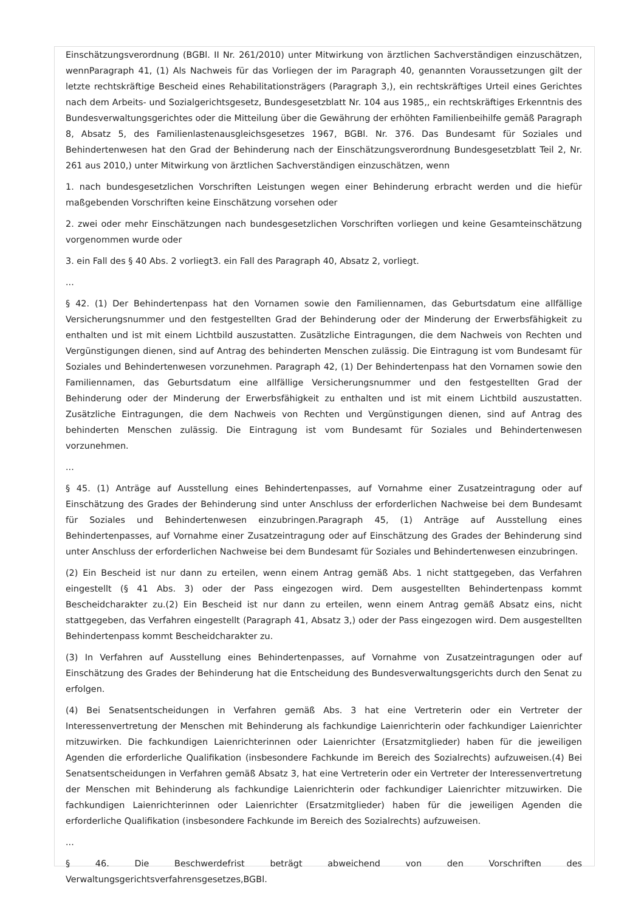Einschätzungsverordnung (BGBl. II Nr. 261/2010) unter Mitwirkung von ärztlichen Sachverständigen einzuschätzen, wennParagraph 41, (1) Als Nachweis für das Vorliegen der im Paragraph 40, genannten Voraussetzungen gilt der letzte rechtskräftige Bescheid eines Rehabilitationsträgers (Paragraph 3,), ein rechtskräftiges Urteil eines Gerichtes nach dem Arbeits- und Sozialgerichtsgesetz, Bundesgesetzblatt Nr. 104 aus 1985,, ein rechtskräftiges Erkenntnis des Bundesverwaltungsgerichtes oder die Mitteilung über die Gewährung der erhöhten Familienbeihilfe gemäß Paragraph 8, Absatz 5, des Familienlastenausgleichsgesetzes 1967, BGBl. Nr. 376. Das Bundesamt für Soziales und Behindertenwesen hat den Grad der Behinderung nach der Einschätzungsverordnung Bundesgesetzblatt Teil 2, Nr. 261 aus 2010,) unter Mitwirkung von ärztlichen Sachverständigen einzuschätzen, wenn
1. nach bundesgesetzlichen Vorschriften Leistungen wegen einer Behinderung erbracht werden und die hiefür maßgebenden Vorschriften keine Einschätzung vorsehen oder
2. zwei oder mehr Einschätzungen nach bundesgesetzlichen Vorschriften vorliegen und keine Gesamteinschätzung vorgenommen wurde oder
3. ein Fall des § 40 Abs. 2 vorliegt3. ein Fall des Paragraph 40, Absatz 2, vorliegt.
...
§ 42. (1) Der Behindertenpass hat den Vornamen sowie den Familiennamen, das Geburtsdatum eine allfällige Versicherungsnummer und den festgestellten Grad der Behinderung oder der Minderung der Erwerbsfähigkeit zu enthalten und ist mit einem Lichtbild auszustatten. Zusätzliche Eintragungen, die dem Nachweis von Rechten und Vergünstigungen dienen, sind auf Antrag des behinderten Menschen zulässig. Die Eintragung ist vom Bundesamt für Soziales und Behindertenwesen vorzunehmen. Paragraph 42, (1) Der Behindertenpass hat den Vornamen sowie den Familiennamen, das Geburtsdatum eine allfällige Versicherungsnummer und den festgestellten Grad der Behinderung oder der Minderung der Erwerbsfähigkeit zu enthalten und ist mit einem Lichtbild auszustatten. Zusätzliche Eintragungen, die dem Nachweis von Rechten und Vergünstigungen dienen, sind auf Antrag des behinderten Menschen zulässig. Die Eintragung ist vom Bundesamt für Soziales und Behindertenwesen vorzunehmen.
...
§ 45. (1) Anträge auf Ausstellung eines Behindertenpasses, auf Vornahme einer Zusatzeintragung oder auf Einschätzung des Grades der Behinderung sind unter Anschluss der erforderlichen Nachweise bei dem Bundesamt für Soziales und Behindertenwesen einzubringen.Paragraph 45, (1) Anträge auf Ausstellung eines Behindertenpasses, auf Vornahme einer Zusatzeintragung oder auf Einschätzung des Grades der Behinderung sind unter Anschluss der erforderlichen Nachweise bei dem Bundesamt für Soziales und Behindertenwesen einzubringen.
(2) Ein Bescheid ist nur dann zu erteilen, wenn einem Antrag gemäß Abs. 1 nicht stattgegeben, das Verfahren eingestellt (§ 41 Abs. 3) oder der Pass eingezogen wird. Dem ausgestellten Behindertenpass kommt Bescheidcharakter zu.(2) Ein Bescheid ist nur dann zu erteilen, wenn einem Antrag gemäß Absatz eins, nicht stattgegeben, das Verfahren eingestellt (Paragraph 41, Absatz 3,) oder der Pass eingezogen wird. Dem ausgestellten Behindertenpass kommt Bescheidcharakter zu.
(3) In Verfahren auf Ausstellung eines Behindertenpasses, auf Vornahme von Zusatzeintragungen oder auf Einschätzung des Grades der Behinderung hat die Entscheidung des Bundesverwaltungsgerichts durch den Senat zu erfolgen.
(4) Bei Senatsentscheidungen in Verfahren gemäß Abs. 3 hat eine Vertreterin oder ein Vertreter der Interessenvertretung der Menschen mit Behinderung als fachkundige Laienrichterin oder fachkundiger Laienrichter mitzuwirken. Die fachkundigen Laienrichterinnen oder Laienrichter (Ersatzmitglieder) haben für die jeweiligen Agenden die erforderliche Qualifikation (insbesondere Fachkunde im Bereich des Sozialrechts) aufzuweisen.(4) Bei Senatsentscheidungen in Verfahren gemäß Absatz 3, hat eine Vertreterin oder ein Vertreter der Interessenvertretung der Menschen mit Behinderung als fachkundige Laienrichterin oder fachkundiger Laienrichter mitzuwirken. Die fachkundigen Laienrichterinnen oder Laienrichter (Ersatzmitglieder) haben für die jeweiligen Agenden die erforderliche Qualifikation (insbesondere Fachkunde im Bereich des Sozialrechts) aufzuweisen.
...
§ 46. Die Beschwerdefrist beträgt abweichend von den Vorschriften des Verwaltungsgerichtsverfahrensgesetzes,BGBl.